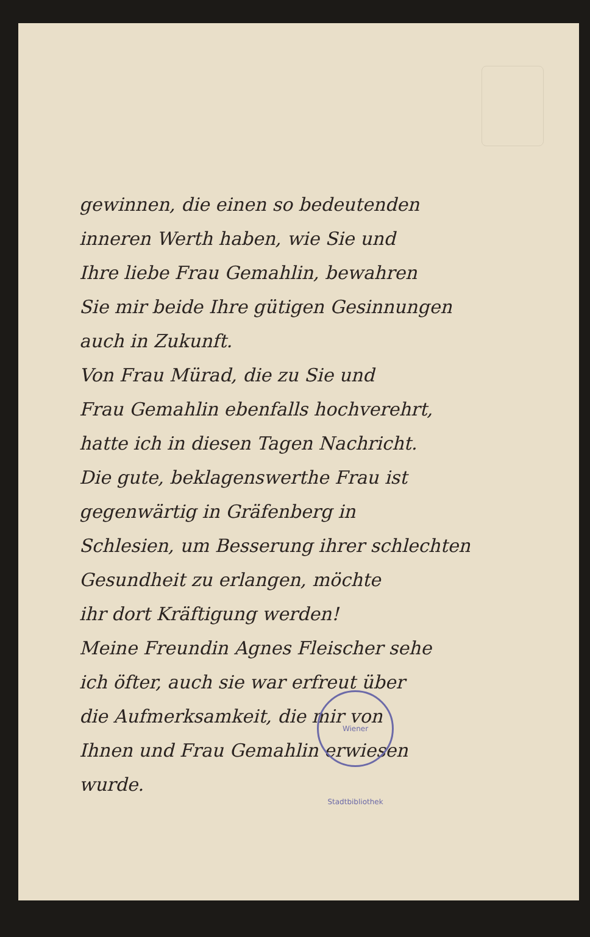gewinnen, die einen so bedeutenden
inneren Werth haben, wie Sie und
Ihre liebe Frau Gemahlin, bewahren
Sie mir beide Ihre gütigen Gesinnungen
auch in Zukunft.
Von Frau Mürad, die zu Sie und
Frau Gemahlin ebenfalls hochverehrt,
hatte ich in diesen Tagen Nachricht.
Die gute, beklagenswerthe Frau ist
gegenwärtig in Gräfenberg in
Schlesien, um Besserung ihrer schlechten
Gesundheit zu erlangen, möchte
ihr dort Kräftigung werden!
Meine Freundin Agnes Fleischer sehe
ich öfter, auch sie war erfreut über
die Aufmerksamkeit, die mir von
Ihnen und Frau Gemahlin erwiesen
wurde.
Wiener Stadtbibliothek